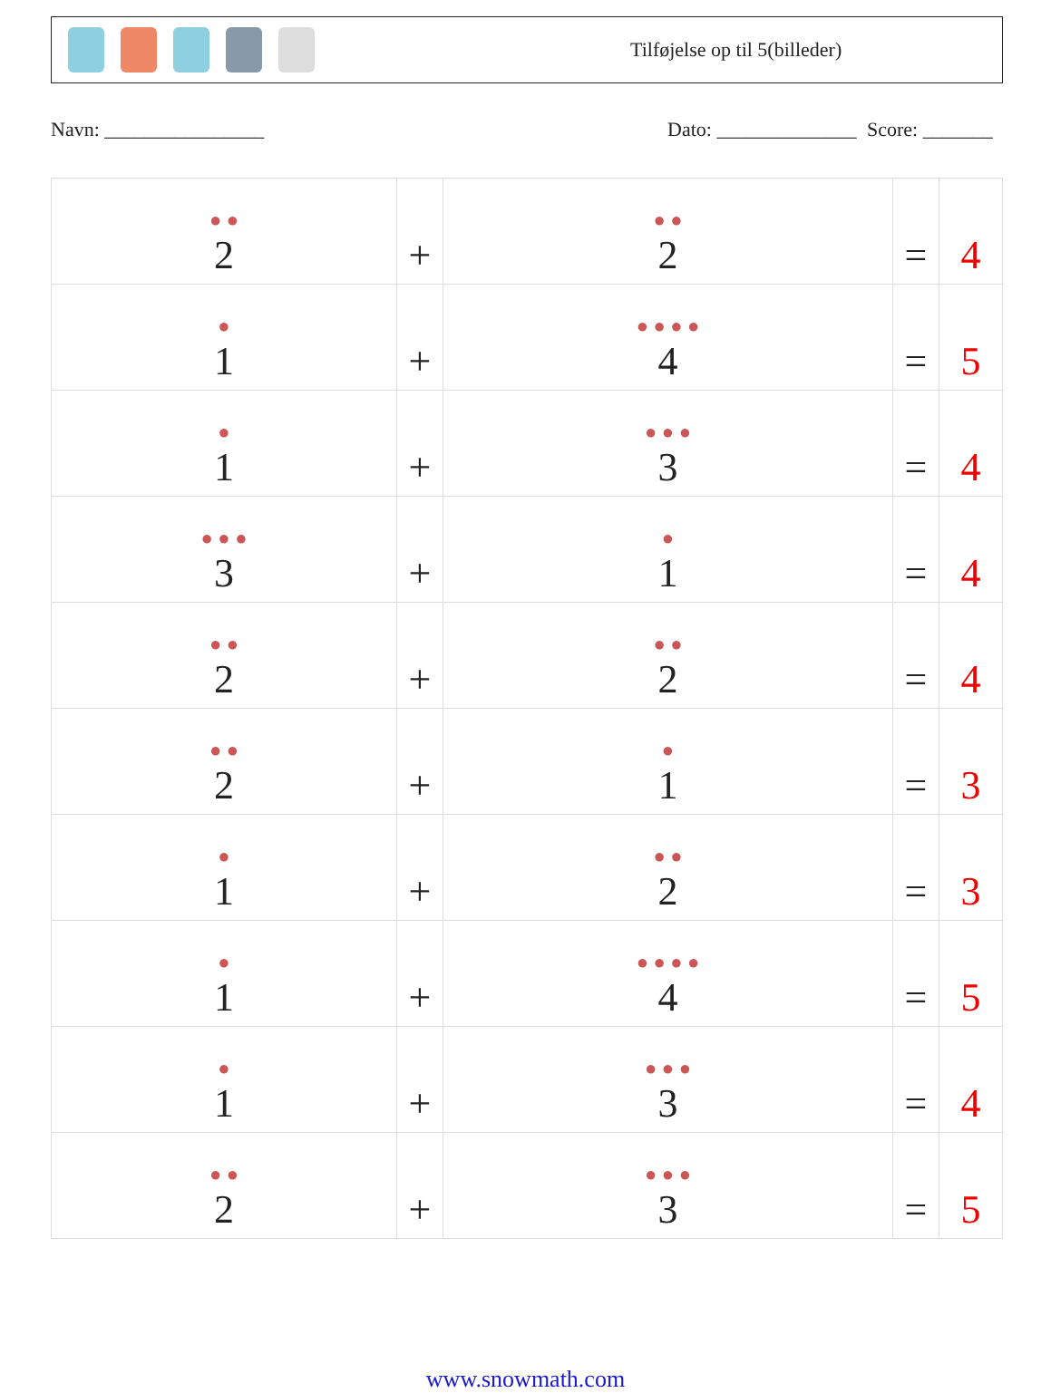Tilføjelse op til 5(billeder)
Navn: ________________ Dato: ______________ Score: _______
| ● ● 2 | + | ● ● 2 | = | 4 |
| ● 1 | + | ● ● ● ● 4 | = | 5 |
| ● 1 | + | ● ● ● 3 | = | 4 |
| ● ● ● 3 | + | ● 1 | = | 4 |
| ● ● 2 | + | ● ● 2 | = | 4 |
| ● ● 2 | + | ● 1 | = | 3 |
| ● 1 | + | ● ● 2 | = | 3 |
| ● 1 | + | ● ● ● ● 4 | = | 5 |
| ● 1 | + | ● ● ● 3 | = | 4 |
| ● ● 2 | + | ● ● ● 3 | = | 5 |
www.snowmath.com